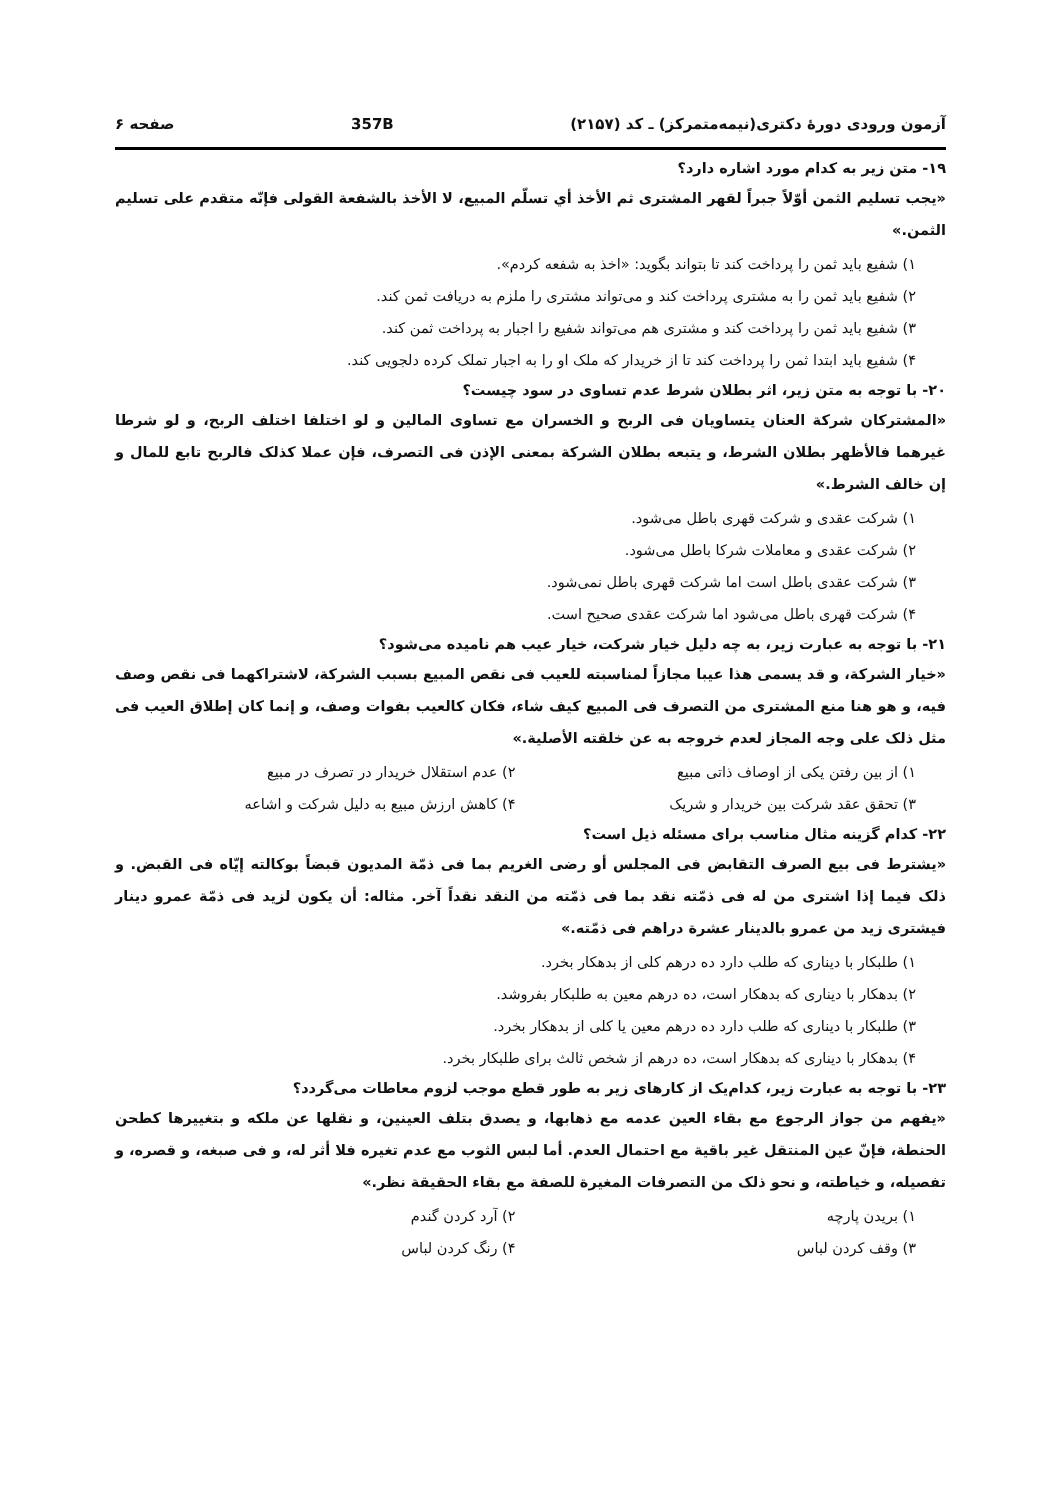آزمون ورودی دورهٔ دکتری(نیمه‌متمرکز) ـ کد (۲۱۵۷) 357B صفحه ۶
۱۹- متن زیر به کدام مورد اشاره دارد؟
«یجب تسلیم الثمن أوّلاً جبراً لقهر المشتری ثم الأخذ أي تسلّم المبیع، لا الأخذ بالشفعة القولی فإنّه متقدم علی تسلیم الثمن.»
۱) شفیع باید ثمن را پرداخت کند تا بتواند بگوید: «اخذ به شفعه کردم».
۲) شفیع باید ثمن را به مشتری پرداخت کند و می‌تواند مشتری را ملزم به دریافت ثمن کند.
۳) شفیع باید ثمن را پرداخت کند و مشتری هم می‌تواند شفیع را اجبار به پرداخت ثمن کند.
۴) شفیع باید ابتدا ثمن را پرداخت کند تا از خریدار که ملک او را به اجبار تملک کرده دلجویی کند.
۲۰- با توجه به متن زیر، اثر بطلان شرط عدم تساوی در سود چیست؟
«المشترکان شرکة العنان یتساویان فی الربح و الخسران مع تساوی المالین و لو اختلفا اختلف الربح، و لو شرطا غیرهما فالأظهر بطلان الشرط، و یتبعه بطلان الشرکة بمعنی الإذن فی التصرف، فإن عملا کذلک فالربح تابع للمال و إن خالف الشرط.»
۱) شرکت عقدی و شرکت قهری باطل می‌شود.
۲) شرکت عقدی و معاملات شرکا باطل می‌شود.
۳) شرکت عقدی باطل است اما شرکت قهری باطل نمی‌شود.
۴) شرکت قهری باطل می‌شود اما شرکت عقدی صحیح است.
۲۱- با توجه به عبارت زیر، به چه دلیل خیار شرکت، خیار عیب هم نامیده می‌شود؟
«خیار الشرکة، و قد یسمی هذا عیبا مجازاً لمناسبته للعیب فی نقص المبیع بسبب الشرکة، لاشتراکهما فی نقص وصف فیه، و هو هنا منع المشتری من التصرف فی المبیع کیف شاء، فکان کالعیب بفوات وصف، و إنما کان إطلاق العیب فی مثل ذلک علی وجه المجاز لعدم خروجه به عن خلقته الأصلیة.»
۱) از بین رفتن یکی از اوصاف ذاتی مبیع
۲) عدم استقلال خریدار در تصرف در مبیع
۳) تحقق عقد شرکت بین خریدار و شریک
۴) کاهش ارزش مبیع به دلیل شرکت و اشاعه
۲۲- کدام گزینه مثال مناسب برای مسئله ذیل است؟
«یشترط فی بیع الصرف التقابض فی المجلس أو رضی الغریم بما فی ذمّة المدیون قبضاً بوکالته إیّاه فی القبض. و ذلک فیما إذا اشتری من له فی ذمّته نقد بما فی ذمّته من النقد نقداً آخر. مثاله: أن یکون لزید فی ذمّة عمرو دینار فیشتری زید من عمرو بالدینار عشرة دراهم فی ذمّته.»
۱) طلبکار با دیناری که طلب دارد ده درهم کلی از بدهکار بخرد.
۲) بدهکار با دیناری که بدهکار است، ده درهم معین به طلبکار بفروشد.
۳) طلبکار با دیناری که طلب دارد ده درهم معین یا کلی از بدهکار بخرد.
۴) بدهکار با دیناری که بدهکار است، ده درهم از شخص ثالث برای طلبکار بخرد.
۲۳- با توجه به عبارت زیر، کدام‌یک از کارهای زیر به طور قطع موجب لزوم معاطات می‌گردد؟
«یفهم من جواز الرجوع مع بقاء العین عدمه مع ذهابها، و یصدق بتلف العینین، و نقلها عن ملکه و بتغییرها کطحن الحنطة، فإنّ عین المنتقل غیر باقیة مع احتمال العدم. أما لبس الثوب مع عدم تغیره فلا أثر له، و فی صبغه، و قصره، و تفصیله، و خیاطته، و نحو ذلک من التصرفات المغیرة للصفة مع بقاء الحقیقة نظر.»
۱) بریدن پارچه
۲) آرد کردن گندم
۳) وقف کردن لباس
۴) رنگ کردن لباس